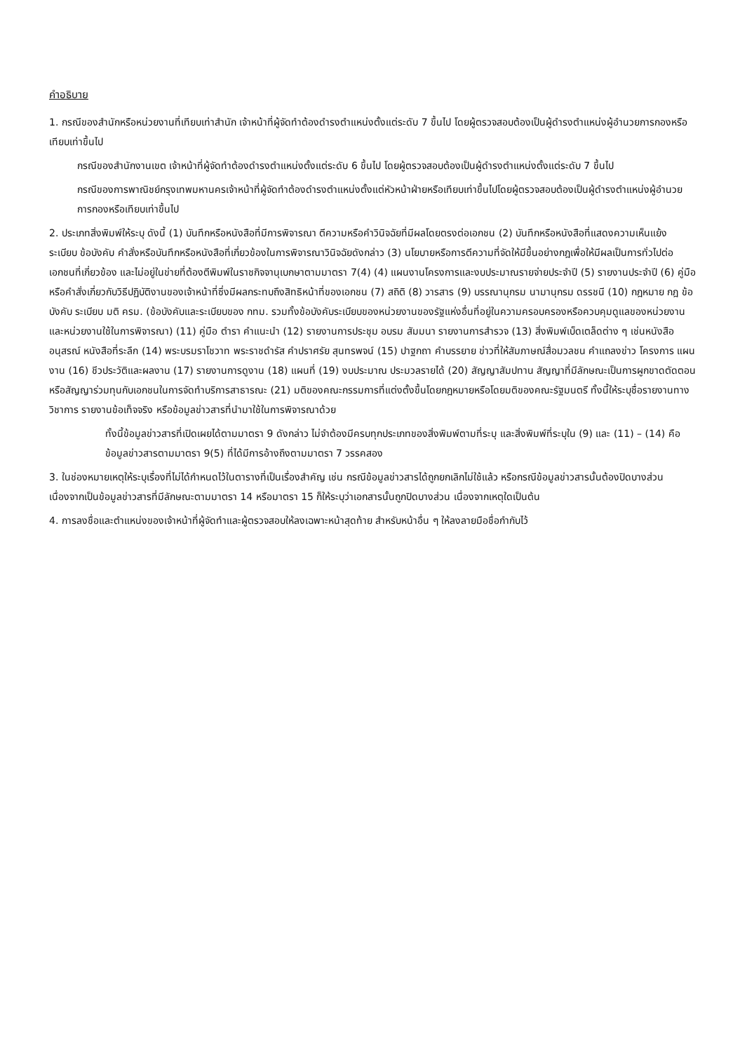คำอธิบาย
1. กรณีของสำนักหรือหน่วยงานที่เทียบเท่าสำนัก เจ้าหน้าที่ผู้จัดทำต้องดำรงตำแหน่งตั้งแต่ระดับ 7 ขึ้นไป โดยผู้ตรวจสอบต้องเป็นผู้ดำรงตำแหน่งผู้อำนวยการกองหรือเทียบเท่าขึ้นไป
กรณีของสำนักงานเขต เจ้าหน้าที่ผู้จัดทำต้องดำรงตำแหน่งตั้งแต่ระดับ 6 ขึ้นไป โดยผู้ตรวจสอบต้องเป็นผู้ดำรงตำแหน่งตั้งแต่ระดับ 7 ขึ้นไป
กรณีของการพาณิชย์กรุงเทพมหานครเจ้าหน้าที่ผู้จัดทำต้องดำรงตำแหน่งตั้งแต่หัวหน้าฝ่ายหรือเทียบเท่าขึ้นไปโดยผู้ตรวจสอบต้องเป็นผู้ดำรงตำแหน่งผู้อำนวยการกองหรือเทียบเท่าขึ้นไป
2. ประเภทสิ่งพิมพ์ให้ระบุ ดังนี้ (1) บันทึกหรือหนังสือที่มีการพิจารณา ตีความหรือคำวินิจฉัยที่มีผลโดยตรงต่อเอกชน (2) บันทึกหรือหนังสือที่แสดงความเห็นแย้ง ระเบียบ ข้อบังคับ คำสั่งหรือบันทึกหรือหนังสือที่เกี่ยวข้องในการพิจารณาวินิจฉัยดังกล่าว (3) นโยบายหรือการตีความที่จัดให้มีขึ้นอย่างกฎเพื่อให้มีผลเป็นการทั่วไปต่อเอกชนที่เกี่ยวข้อง และไม่อยู่ในข่ายที่ต้องตีพิมพ์ในราชกิจจานุเบกษาตามมาตรา 7(4) (4) แผนงานโครงการและงบประมาณรายจ่ายประจำปี (5) รายงานประจำปี (6) คู่มือหรือคำสั่งเกี่ยวกับวิธีปฏิบัติงานของเจ้าหน้าที่ซึ่งมีผลกระทบถึงสิทธิหน้าที่ของเอกชน (7) สถิติ (8) วารสาร (9) บรรณานุกรม นามานุกรม ดรรชนี (10) กฎหมาย กฎ ข้อบังคับ ระเบียบ มติ ครม. (ข้อบังคับและระเบียบของ กทม. รวมทั้งข้อบังคับระเบียบของหน่วยงานของรัฐแห่งอื่นที่อยู่ในความครอบครองหรือควบคุมดูแลของหน่วยงานและหน่วยงานใช้ในการพิจารณา) (11) คู่มือ ตำรา คำแนะนำ (12) รายงานการประชุม อบรม สัมมนา รายงานการสำรวจ (13) สิ่งพิมพ์เบ็ดเตล็ดต่าง ๆ เช่นหนังสืออนุสรณ์ หนังสือที่ระลึก (14) พระบรมราโชวาท พระราชดำรัส คำปราศรัย สุนทรพจน์ (15) ปาฐกถา คำบรรยาย ข่าวที่ให้สัมภาษณ์สื่อมวลชน คำแถลงข่าว โครงการ แผนงาน (16) ชีวประวัติและผลงาน (17) รายงานการดูงาน (18) แผนที่ (19) งบประมาณ ประมวลรายได้ (20) สัญญาสัมปทาน สัญญาที่มีลักษณะเป็นการผูกขาดตัดตอนหรือสัญญาร่วมทุนกับเอกชนในการจัดทำบริการสาธารณะ (21) มติของคณะกรรมการที่แต่งตั้งขึ้นโดยกฎหมายหรือโดยมติของคณะรัฐมนตรี ทั้งนี้ให้ระบุชื่อรายงานทางวิชาการ รายงานข้อเท็จจริง หรือข้อมูลข่าวสารที่นำมาใช้ในการพิจารณาด้วย
ทั้งนี้ข้อมูลข่าวสารที่เปิดเผยได้ตามมาตรา 9 ดังกล่าว ไม่จำต้องมีครบทุกประเภทของสิ่งพิมพ์ตามที่ระบุ และสิ่งพิมพ์ที่ระบุใน (9) และ (11) – (14) คือข้อมูลข่าวสารตามมาตรา 9(5) ที่ได้มีการอ้างถึงตามมาตรา 7 วรรคสอง
3. ในช่องหมายเหตุให้ระบุเรื่องที่ไม่ได้กำหนดไว้ในตารางที่เป็นเรื่องสำคัญ เช่น กรณีข้อมูลข่าวสารได้ถูกยกเลิกไม่ใช้แล้ว หรือกรณีข้อมูลข่าวสารนั้นต้องปิดบางส่วน เนื่องจากเป็นข้อมูลข่าวสารที่มีลักษณะตามมาตรา 14 หรือมาตรา 15 ก็ให้ระบุว่าเอกสารนั้นถูกปิดบางส่วน เนื่องจากเหตุใดเป็นต้น
4. การลงชื่อและตำแหน่งของเจ้าหน้าที่ผู้จัดทำและผู้ตรวจสอบให้ลงเฉพาะหน้าสุดท้าย สำหรับหน้าอื่น ๆ ให้ลงลายมือชื่อกำกับไว้